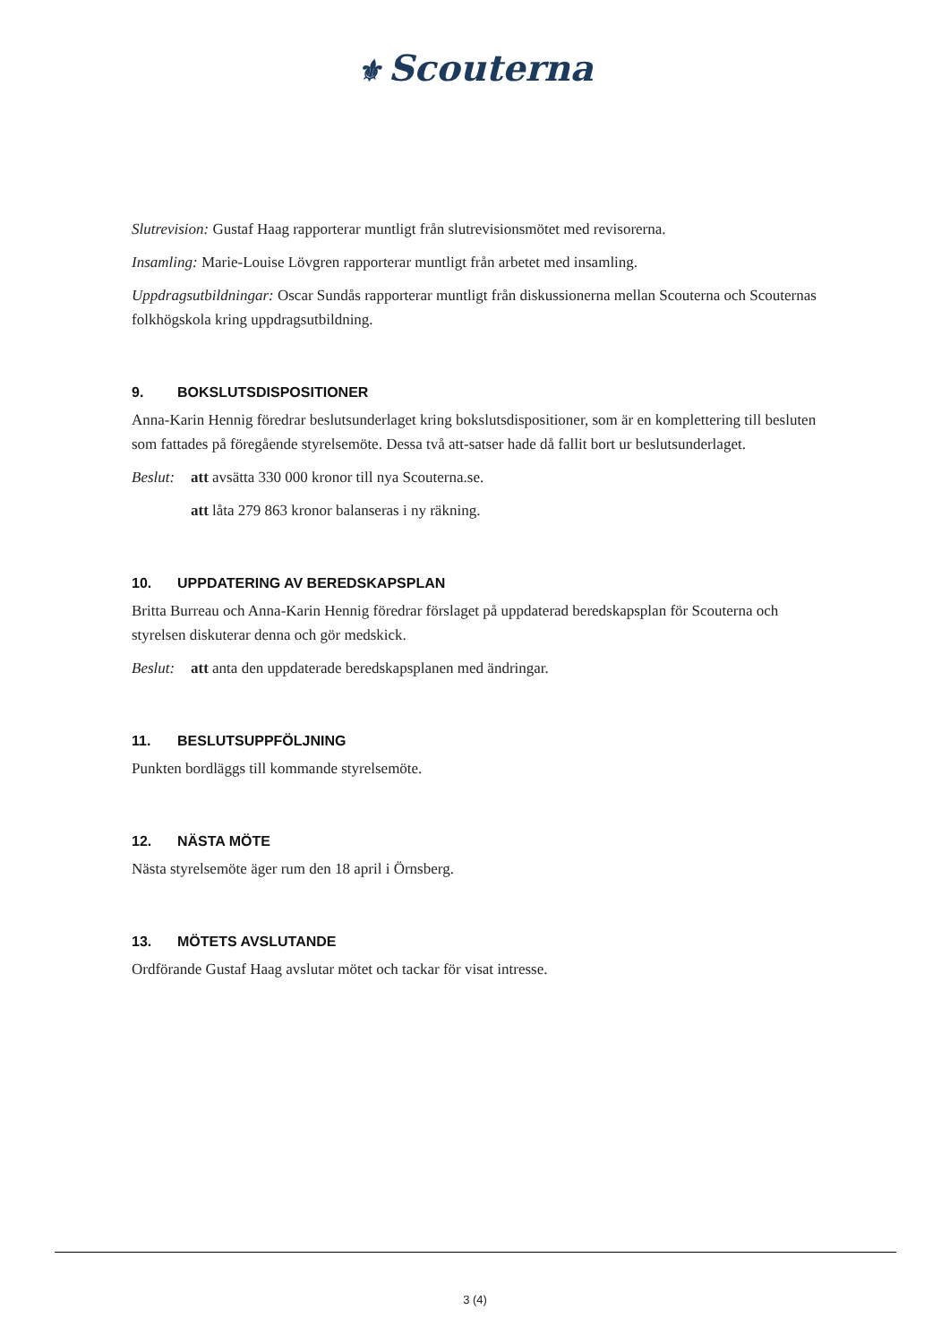⚜ Scouterna
Slutrevision: Gustaf Haag rapporterar muntligt från slutrevisionsmötet med revisorerna.
Insamling: Marie-Louise Lövgren rapporterar muntligt från arbetet med insamling.
Uppdragsutbildningar: Oscar Sundås rapporterar muntligt från diskussionerna mellan Scouterna och Scouternas folkhögskola kring uppdragsutbildning.
9. BOKSLUTSDISPOSITIONER
Anna-Karin Hennig föredrar beslutsunderlaget kring bokslutsdispositioner, som är en komplettering till besluten som fattades på föregående styrelsemöte. Dessa två att-satser hade då fallit bort ur beslutsunderlaget.
Beslut: att avsätta 330 000 kronor till nya Scouterna.se.
att låta 279 863 kronor balanseras i ny räkning.
10. UPPDATERING AV BEREDSKAPSPLAN
Britta Burreau och Anna-Karin Hennig föredrar förslaget på uppdaterad beredskapsplan för Scouterna och styrelsen diskuterar denna och gör medskick.
Beslut: att anta den uppdaterade beredskapsplanen med ändringar.
11. BESLUTSUPPFÖLJNING
Punkten bordläggs till kommande styrelsemöte.
12. NÄSTA MÖTE
Nästa styrelsemöte äger rum den 18 april i Örnsberg.
13. MÖTETS AVSLUTANDE
Ordförande Gustaf Haag avslutar mötet och tackar för visat intresse.
3 (4)